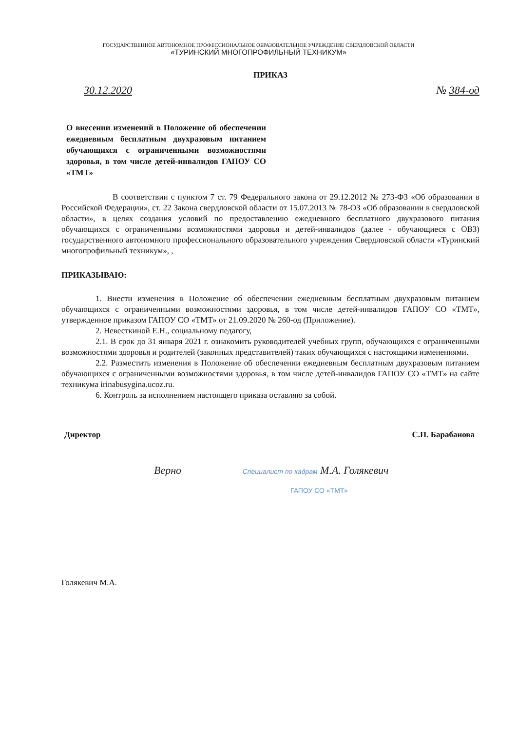ГОСУДАРСТВЕННОЕ АВТОНОМНОЕ ПРОФЕССИОНАЛЬНОЕ ОБРАЗОВАТЕЛЬНОЕ УЧРЕЖДЕНИЕ СВЕРДЛОВСКОЙ ОБЛАСТИ
«ТУРИНСКИЙ МНОГОПРОФИЛЬНЫЙ ТЕХНИКУМ»
ПРИКАЗ
30.12.2020 № 384-од
О внесении изменений в Положение об обеспечении ежедневным бесплатным двухразовым питанием обучающихся с ограниченными возможностями здоровья, в том числе детей-инвалидов ГАПОУ СО «ТМТ»
В соответствии с пунктом 7 ст. 79 Федерального закона от 29.12.2012 № 273-ФЗ «Об образовании в Российской Федерации», ст. 22 Закона свердловской области от 15.07.2013 № 78-ОЗ «Об образовании в свердловской области», в целях создания условий по предоставлению ежедневного бесплатного двухразового питания обучающихся с ограниченными возможностями здоровья и детей-инвалидов (далее - обучающиеся с ОВЗ) государственного автономного профессионального образовательного учреждения Свердловской области «Туринский многопрофильный техникум», ,
ПРИКАЗЫВАЮ:
1. Внести изменения в Положение об обеспечении ежедневным бесплатным двухразовым питанием обучающихся с ограниченными возможностями здоровья, в том числе детей-инвалидов ГАПОУ СО «ТМТ», утвержденное приказом ГАПОУ СО «ТМТ» от 21.09.2020 № 260-од (Приложение).
2. Невесткиной Е.Н., социальному педагогу,
2.1. В срок до 31 января 2021 г. ознакомить руководителей учебных групп, обучающихся с ограниченными возможностями здоровья и родителей (законных представителей) таких обучающихся с настоящими изменениями.
2.2. Разместить изменения в Положение об обеспечении ежедневным бесплатным двухразовым питанием обучающихся с ограниченными возможностями здоровья, в том числе детей-инвалидов ГАПОУ СО «ТМТ» на сайте техникума irinabusygina.ucoz.ru.
6. Контроль за исполнением настоящего приказа оставляю за собой.
Директор С.П. Барабанова
Верно Специалист по кадрам М.А. Голякевич
ГАПОУ СО «ТМТ»
Голякевич М.А.